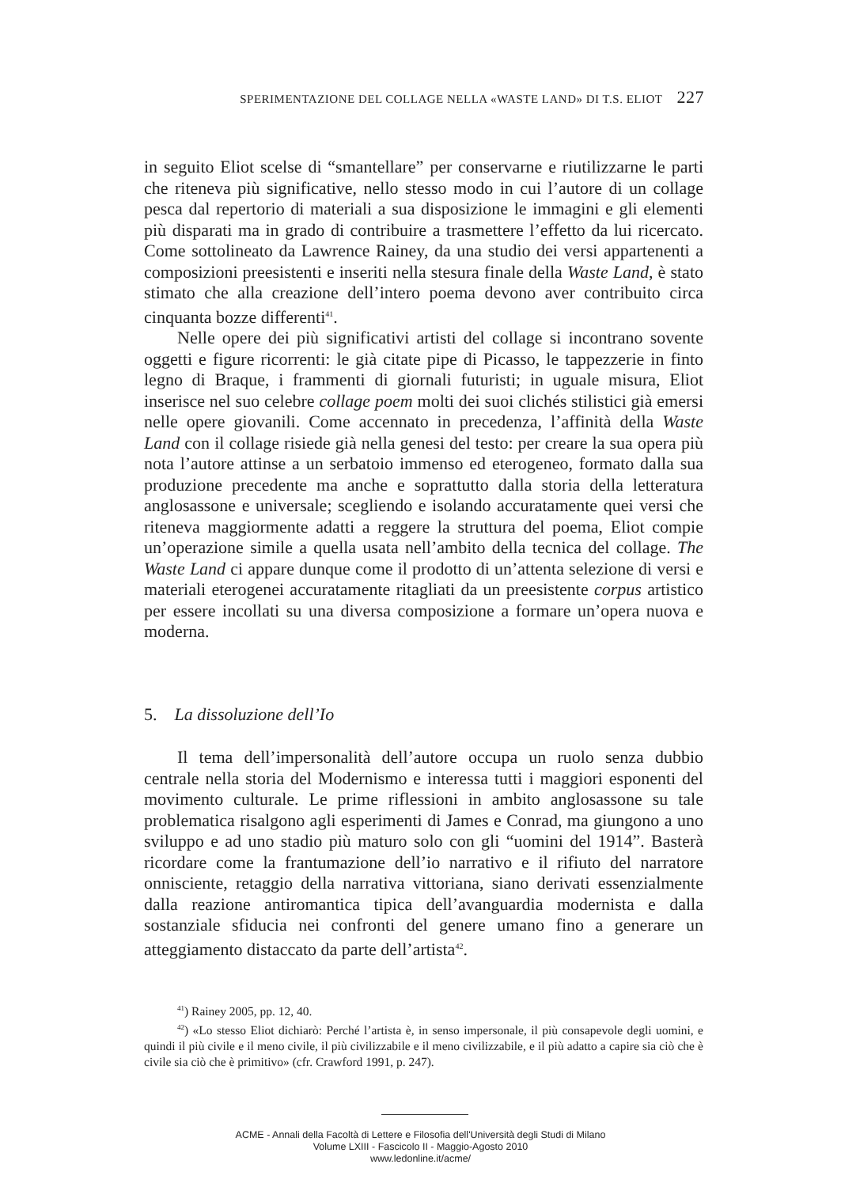SPERIMENTAZIONE DEL COLLAGE NELLA «WASTE LAND» DI T.S. ELIOT 227
in seguito Eliot scelse di “smantellare” per conservarne e riutilizzarne le parti che riteneva più significative, nello stesso modo in cui l’autore di un collage pesca dal repertorio di materiali a sua disposizione le immagini e gli elementi più disparati ma in grado di contribuire a trasmettere l’effetto da lui ricercato. Come sottolineato da Lawrence Rainey, da una studio dei versi appartenenti a composizioni preesistenti e inseriti nella stesura finale della Waste Land, è stato stimato che alla creazione dell’intero poema devono aver contribuito circa cinquanta bozze differenti<sup>41</sup>.
Nelle opere dei più significativi artisti del collage si incontrano sovente oggetti e figure ricorrenti: le già citate pipe di Picasso, le tappezzerie in finto legno di Braque, i frammenti di giornali futuristi; in uguale misura, Eliot inserisce nel suo celebre collage poem molti dei suoi clichés stilistici già emersi nelle opere giovanili. Come accennato in precedenza, l’affinità della Waste Land con il collage risiede già nella genesi del testo: per creare la sua opera più nota l’autore attinse a un serbatoio immenso ed eterogeneo, formato dalla sua produzione precedente ma anche e soprattutto dalla storia della letteratura anglosassone e universale; scegliendo e isolando accuratamente quei versi che riteneva maggiormente adatti a reggere la struttura del poema, Eliot compie un’operazione simile a quella usata nell’ambito della tecnica del collage. The Waste Land ci appare dunque come il prodotto di un’attenta selezione di versi e materiali eterogenei accuratamente ritagliati da un preesistente corpus artistico per essere incollati su una diversa composizione a formare un’opera nuova e moderna.
5. La dissoluzione dell’Io
Il tema dell’impersonalità dell’autore occupa un ruolo senza dubbio centrale nella storia del Modernismo e interessa tutti i maggiori esponenti del movimento culturale. Le prime riflessioni in ambito anglosassone su tale problematica risalgono agli esperimenti di James e Conrad, ma giungono a uno sviluppo e ad uno stadio più maturo solo con gli “uomini del 1914”. Basterà ricordare come la frantumazione dell’io narrativo e il rifiuto del narratore onnisciente, retaggio della narrativa vittoriana, siano derivati essenzialmente dalla reazione antiromantica tipica dell’avanguardia modernista e dalla sostanziale sfiducia nei confronti del genere umano fino a generare un atteggiamento distaccato da parte dell’artista<sup>42</sup>.
<sup>41</sup>) Rainey 2005, pp. 12, 40.
<sup>42</sup>) «Lo stesso Eliot dichiarò: Perché l’artista è, in senso impersonale, il più consapevole degli uomini, e quindi il più civile e il meno civile, il più civilizzabile e il meno civilizzabile, e il più adatto a capire sia ciò che è civile sia ciò che è primitivo» (cfr. Crawford 1991, p. 247).
ACME - Annali della Facoltà di Lettere e Filosofia dell'Università degli Studi di Milano
Volume LXIII - Fascicolo II - Maggio-Agosto 2010
www.ledonline.it/acme/